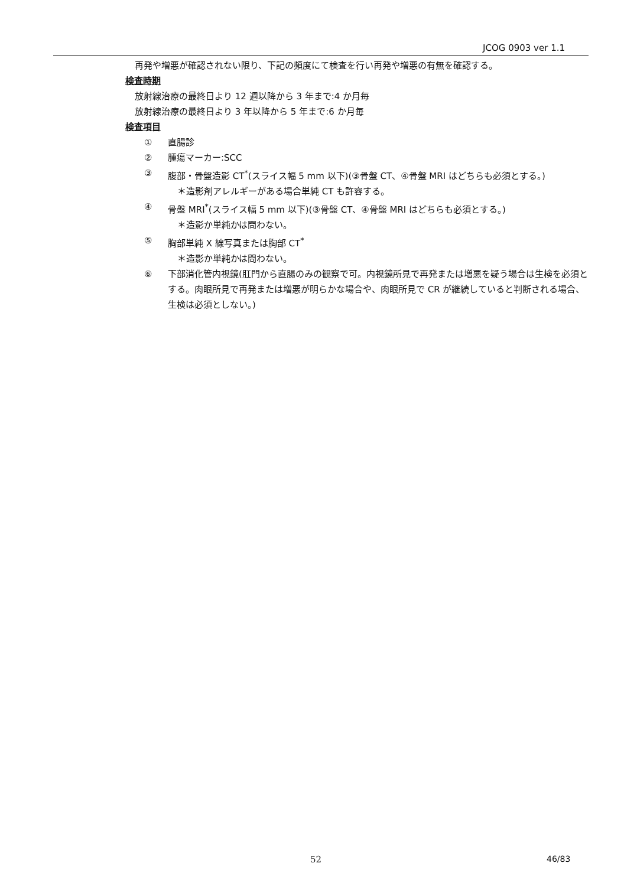JCOG 0903 ver 1.1
再発や増悪が確認されない限り、下記の頻度にて検査を行い再発や増悪の有無を確認する。
検査時期
放射線治療の最終日より 12 週以降から 3 年まで:4 か月毎
放射線治療の最終日より 3 年以降から 5 年まで:6 か月毎
検査項目
① 直腸診
② 腫瘍マーカー:SCC
③ 腹部・骨盤造影 CT<sup>*</sup>(スライス幅 5 mm 以下)(③骨盤 CT、④骨盤 MRI はどちらも必須とする。)
＊造影剤アレルギーがある場合単純 CT も許容する。
④ 骨盤 MRI<sup>*</sup>(スライス幅 5 mm 以下)(③骨盤 CT、④骨盤 MRI はどちらも必須とする。)
＊造影か単純かは問わない。
⑤ 胸部単純 X 線写真または胸部 CT<sup>*</sup>
＊造影か単純かは問わない。
⑥ 下部消化管内視鏡(肛門から直腸のみの観察で可。内視鏡所見で再発または増悪を疑う場合は生検を必須とする。肉眼所見で再発または増悪が明らかな場合や、肉眼所見で CR が継続していると判断される場合、生検は必須としない。)
52 46/83